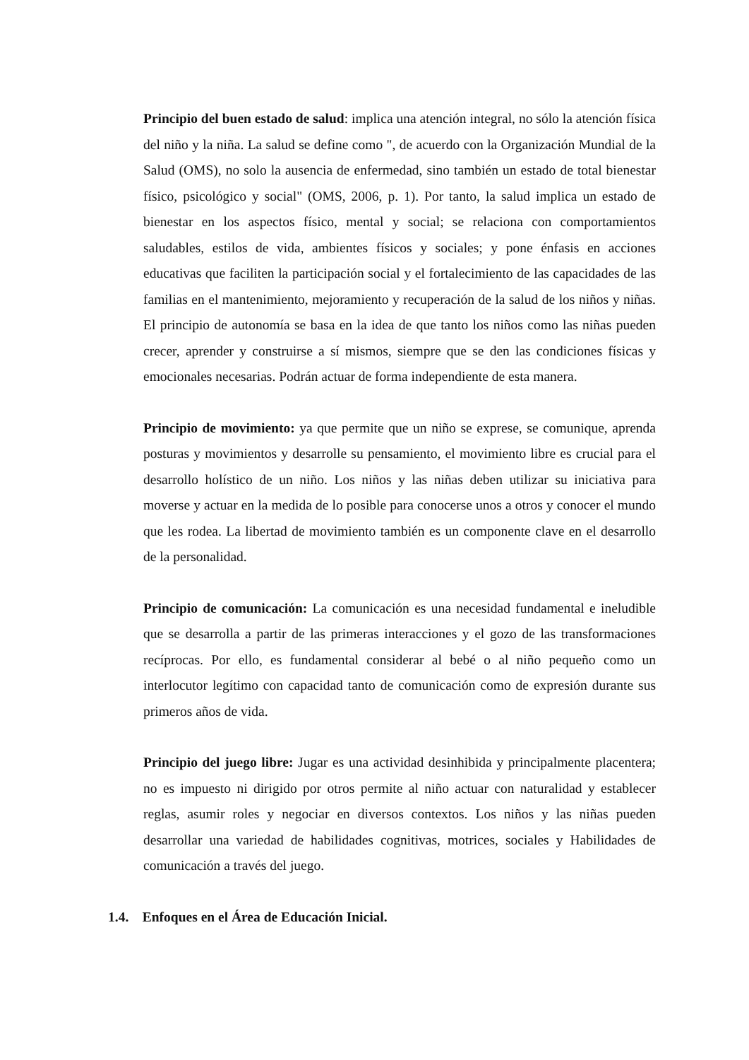Principio del buen estado de salud: implica una atención integral, no sólo la atención física del niño y la niña. La salud se define como ", de acuerdo con la Organización Mundial de la Salud (OMS), no solo la ausencia de enfermedad, sino también un estado de total bienestar físico, psicológico y social" (OMS, 2006, p. 1). Por tanto, la salud implica un estado de bienestar en los aspectos físico, mental y social; se relaciona con comportamientos saludables, estilos de vida, ambientes físicos y sociales; y pone énfasis en acciones educativas que faciliten la participación social y el fortalecimiento de las capacidades de las familias en el mantenimiento, mejoramiento y recuperación de la salud de los niños y niñas. El principio de autonomía se basa en la idea de que tanto los niños como las niñas pueden crecer, aprender y construirse a sí mismos, siempre que se den las condiciones físicas y emocionales necesarias. Podrán actuar de forma independiente de esta manera.
Principio de movimiento: ya que permite que un niño se exprese, se comunique, aprenda posturas y movimientos y desarrolle su pensamiento, el movimiento libre es crucial para el desarrollo holístico de un niño. Los niños y las niñas deben utilizar su iniciativa para moverse y actuar en la medida de lo posible para conocerse unos a otros y conocer el mundo que les rodea. La libertad de movimiento también es un componente clave en el desarrollo de la personalidad.
Principio de comunicación: La comunicación es una necesidad fundamental e ineludible que se desarrolla a partir de las primeras interacciones y el gozo de las transformaciones recíprocas. Por ello, es fundamental considerar al bebé o al niño pequeño como un interlocutor legítimo con capacidad tanto de comunicación como de expresión durante sus primeros años de vida.
Principio del juego libre: Jugar es una actividad desinhibida y principalmente placentera; no es impuesto ni dirigido por otros permite al niño actuar con naturalidad y establecer reglas, asumir roles y negociar en diversos contextos. Los niños y las niñas pueden desarrollar una variedad de habilidades cognitivas, motrices, sociales y Habilidades de comunicación a través del juego.
1.4. Enfoques en el Área de Educación Inicial.